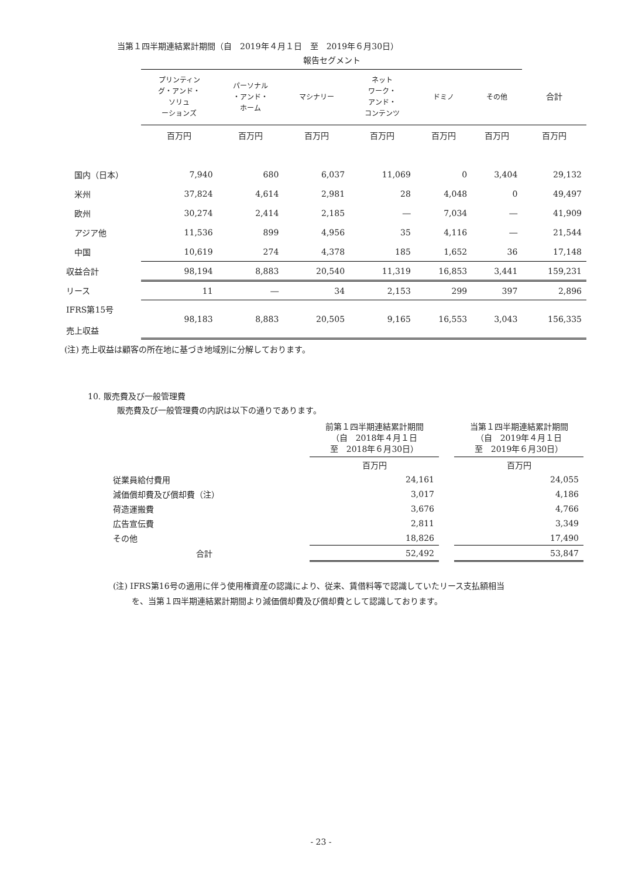当第１四半期連結累計期間（自　2019年４月１日　至　2019年６月30日）
| | 報告セグメント | | | | | | |
| --- | --- | --- | --- | --- | --- | --- | --- |
| | プリンティン グ・アンド・ ソリュ ーションズ | パーソナル ・アンド・ ホーム | マシナリー | ネット ワーク・ アンド・ コンテンツ | ドミノ | その他 | 合計 |
| | 百万円 | 百万円 | 百万円 | 百万円 | 百万円 | 百万円 | 百万円 |
| 国内（日本） | 7,940 | 680 | 6,037 | 11,069 | 0 | 3,404 | 29,132 |
| 米州 | 37,824 | 4,614 | 2,981 | 28 | 4,048 | 0 | 49,497 |
| 欧州 | 30,274 | 2,414 | 2,185 | ― | 7,034 | ― | 41,909 |
| アジア他 | 11,536 | 899 | 4,956 | 35 | 4,116 | ― | 21,544 |
| 中国 | 10,619 | 274 | 4,378 | 185 | 1,652 | 36 | 17,148 |
| 収益合計 | 98,194 | 8,883 | 20,540 | 11,319 | 16,853 | 3,441 | 159,231 |
| リース | 11 | ― | 34 | 2,153 | 299 | 397 | 2,896 |
| IFRS第15号 売上収益 | 98,183 | 8,883 | 20,505 | 9,165 | 16,553 | 3,043 | 156,335 |
(注) 売上収益は顧客の所在地に基づき地域別に分解しております。
10. 販売費及び一般管理費
販売費及び一般管理費の内訳は以下の通りであります。
| | 前第１四半期連結累計期間 （自 2018年４月１日 至 2018年６月30日） | | 当第１四半期連結累計期間 （自 2019年４月１日 至 2019年６月30日） |
| | 百万円 | | 百万円 |
| 従業員給付費用 | 24,161 | | 24,055 |
| 減価償却費及び償却費（注） | 3,017 | | 4,186 |
| 荷造運搬費 | 3,676 | | 4,766 |
| 広告宣伝費 | 2,811 | | 3,349 |
| その他 | 18,826 | | 17,490 |
| 合計 | 52,492 | | 53,847 |
(注) IFRS第16号の適用に伴う使用権資産の認識により、従来、賃借料等で認識していたリース支払額相当
　　 を、当第１四半期連結累計期間より減価償却費及び償却費として認識しております。
- 23 -